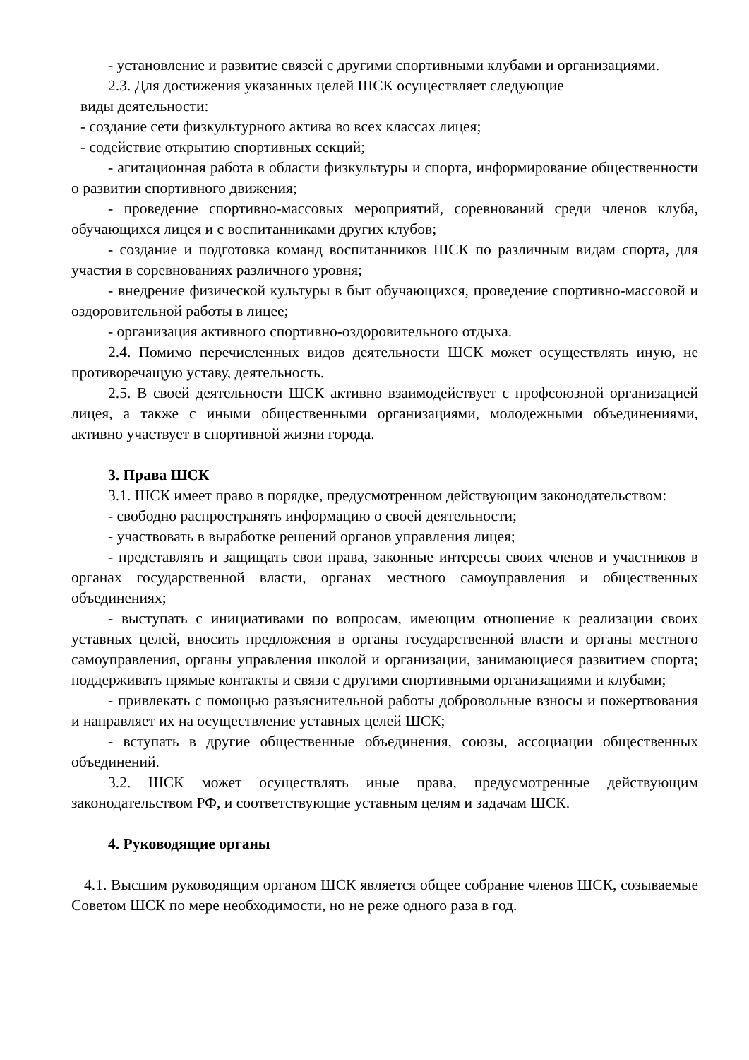- установление и развитие связей с другими спортивными клубами и организациями.
2.3. Для достижения указанных целей ШСК осуществляет следующие
виды деятельности:
- создание сети физкультурного актива во всех классах лицея;
- содействие открытию спортивных секций;
- агитационная работа в области физкультуры и спорта, информирование общественности о развитии спортивного движения;
- проведение спортивно-массовых мероприятий, соревнований среди членов клуба, обучающихся лицея и с воспитанниками других клубов;
- создание и подготовка команд воспитанников ШСК по различным видам спорта, для участия в соревнованиях различного уровня;
- внедрение физической культуры в быт обучающихся, проведение спортивно-массовой и оздоровительной работы в лицее;
- организация активного спортивно-оздоровительного отдыха.
2.4. Помимо перечисленных видов деятельности ШСК может осуществлять иную, не противоречащую уставу, деятельность.
2.5. В своей деятельности ШСК активно взаимодействует с профсоюзной организацией лицея, а также с иными общественными организациями, молодежными объединениями, активно участвует в спортивной жизни города.
3. Права ШСК
3.1. ШСК имеет право в порядке, предусмотренном действующим законодательством:
- свободно распространять информацию о своей деятельности;
- участвовать в выработке решений органов управления лицея;
- представлять и защищать свои права, законные интересы своих членов и участников в органах государственной власти, органах местного самоуправления и общественных объединениях;
- выступать с инициативами по вопросам, имеющим отношение к реализации своих уставных целей, вносить предложения в органы государственной власти и органы местного самоуправления, органы управления школой и организации, занимающиеся развитием спорта; поддерживать прямые контакты и связи с другими спортивными организациями и клубами;
- привлекать с помощью разъяснительной работы добровольные взносы и пожертвования и направляет их на осуществление уставных целей ШСК;
- вступать в другие общественные объединения, союзы, ассоциации общественных объединений.
3.2. ШСК может осуществлять иные права, предусмотренные действующим законодательством РФ, и соответствующие уставным целям и задачам ШСК.
4. Руководящие органы
4.1. Высшим руководящим органом ШСК является общее собрание членов ШСК, созываемые Советом ШСК по мере необходимости, но не реже одного раза в год.